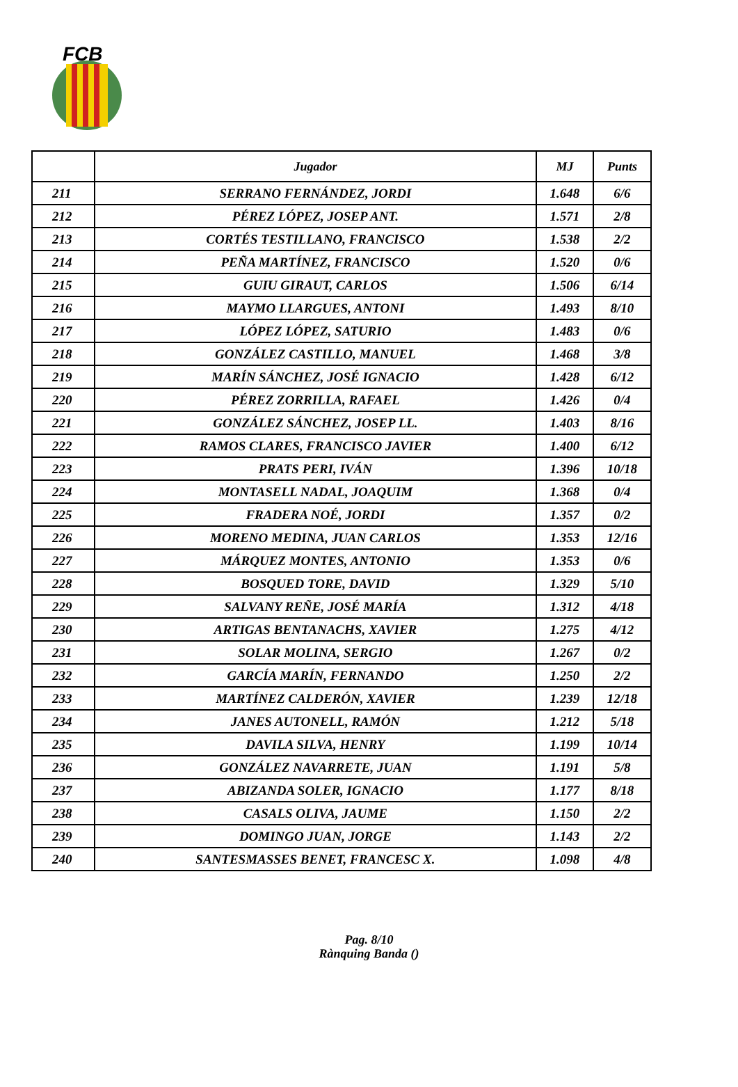FCB
| | Jugador | MJ | Punts |
| --- | --- | --- | --- |
| 211 | SERRANO FERNÁNDEZ, JORDI | 1.648 | 6/6 |
| 212 | PÉREZ LÓPEZ, JOSEP ANT. | 1.571 | 2/8 |
| 213 | CORTÉS TESTILLANO, FRANCISCO | 1.538 | 2/2 |
| 214 | PEÑA MARTÍNEZ, FRANCISCO | 1.520 | 0/6 |
| 215 | GUIU GIRAUT, CARLOS | 1.506 | 6/14 |
| 216 | MAYMO LLARGUES, ANTONI | 1.493 | 8/10 |
| 217 | LÓPEZ LÓPEZ, SATURIO | 1.483 | 0/6 |
| 218 | GONZÁLEZ CASTILLO, MANUEL | 1.468 | 3/8 |
| 219 | MARÍN SÁNCHEZ, JOSÉ IGNACIO | 1.428 | 6/12 |
| 220 | PÉREZ ZORRILLA, RAFAEL | 1.426 | 0/4 |
| 221 | GONZÁLEZ SÁNCHEZ, JOSEP LL. | 1.403 | 8/16 |
| 222 | RAMOS CLARES, FRANCISCO JAVIER | 1.400 | 6/12 |
| 223 | PRATS PERI, IVÁN | 1.396 | 10/18 |
| 224 | MONTASELL NADAL, JOAQUIM | 1.368 | 0/4 |
| 225 | FRADERA NOÉ, JORDI | 1.357 | 0/2 |
| 226 | MORENO MEDINA, JUAN CARLOS | 1.353 | 12/16 |
| 227 | MÁRQUEZ MONTES, ANTONIO | 1.353 | 0/6 |
| 228 | BOSQUED TORE, DAVID | 1.329 | 5/10 |
| 229 | SALVANY REÑE, JOSÉ MARÍA | 1.312 | 4/18 |
| 230 | ARTIGAS BENTANACHS, XAVIER | 1.275 | 4/12 |
| 231 | SOLAR MOLINA, SERGIO | 1.267 | 0/2 |
| 232 | GARCÍA MARÍN, FERNANDO | 1.250 | 2/2 |
| 233 | MARTÍNEZ CALDERÓN, XAVIER | 1.239 | 12/18 |
| 234 | JANES AUTONELL, RAMÓN | 1.212 | 5/18 |
| 235 | DAVILA SILVA, HENRY | 1.199 | 10/14 |
| 236 | GONZÁLEZ NAVARRETE, JUAN | 1.191 | 5/8 |
| 237 | ABIZANDA SOLER, IGNACIO | 1.177 | 8/18 |
| 238 | CASALS OLIVA, JAUME | 1.150 | 2/2 |
| 239 | DOMINGO JUAN, JORGE | 1.143 | 2/2 |
| 240 | SANTESMASSES BENET, FRANCESC X. | 1.098 | 4/8 |
Pag. 8/10
Rànquing Banda ()